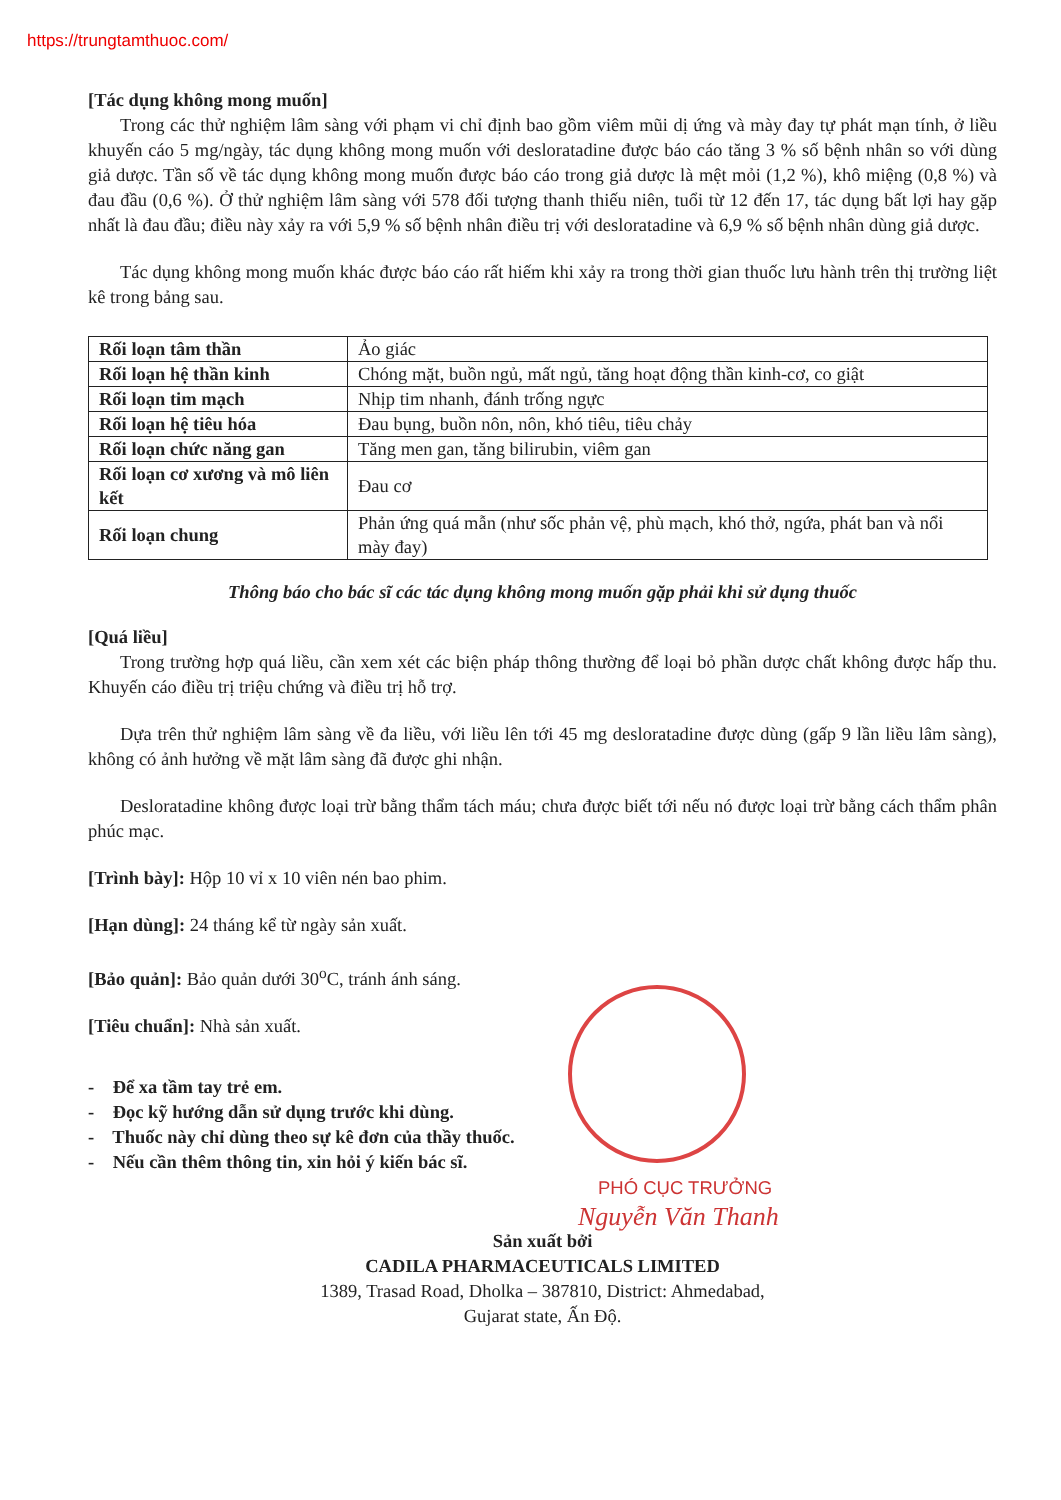https://trungtamthuoc.com/
[Tác dụng không mong muốn]
Trong các thử nghiệm lâm sàng với phạm vi chỉ định bao gồm viêm mũi dị ứng và mày đay tự phát mạn tính, ở liều khuyến cáo 5 mg/ngày, tác dụng không mong muốn với desloratadine được báo cáo tăng 3 % số bệnh nhân so với dùng giả dược. Tần số về tác dụng không mong muốn được báo cáo trong giả dược là mệt mỏi (1,2 %), khô miệng (0,8 %) và đau đầu (0,6 %). Ở thử nghiệm lâm sàng với 578 đối tượng thanh thiếu niên, tuổi từ 12 đến 17, tác dụng bất lợi hay gặp nhất là đau đầu; điều này xảy ra với 5,9 % số bệnh nhân điều trị với desloratadine và 6,9 % số bệnh nhân dùng giả dược.
Tác dụng không mong muốn khác được báo cáo rất hiếm khi xảy ra trong thời gian thuốc lưu hành trên thị trường liệt kê trong bảng sau.
| Rối loạn tâm thần | Ảo giác |
| Rối loạn hệ thần kinh | Chóng mặt, buồn ngủ, mất ngủ, tăng hoạt động thần kinh-cơ, co giật |
| Rối loạn tim mạch | Nhịp tim nhanh, đánh trống ngực |
| Rối loạn hệ tiêu hóa | Đau bụng, buồn nôn, nôn, khó tiêu, tiêu chảy |
| Rối loạn chức năng gan | Tăng men gan, tăng bilirubin, viêm gan |
| Rối loạn cơ xương và mô liên kết | Đau cơ |
| Rối loạn chung | Phản ứng quá mẫn (như sốc phản vệ, phù mạch, khó thở, ngứa, phát ban và nổi mày đay) |
Thông báo cho bác sĩ các tác dụng không mong muốn gặp phải khi sử dụng thuốc
[Quá liều]
Trong trường hợp quá liều, cần xem xét các biện pháp thông thường để loại bỏ phần dược chất không được hấp thu. Khuyến cáo điều trị triệu chứng và điều trị hỗ trợ.
Dựa trên thử nghiệm lâm sàng về đa liều, với liều lên tới 45 mg desloratadine được dùng (gấp 9 lần liều lâm sàng), không có ảnh hưởng về mặt lâm sàng đã được ghi nhận.
Desloratadine không được loại trừ bằng thẩm tách máu; chưa được biết tới nếu nó được loại trừ bằng cách thẩm phân phúc mạc.
[Trình bày]: Hộp 10 vỉ x 10 viên nén bao phim.
[Hạn dùng]: 24 tháng kể từ ngày sản xuất.
[Bảo quản]: Bảo quản dưới 30<sup>o</sup>C, tránh ánh sáng.
[Tiêu chuẩn]: Nhà sản xuất.
- Để xa tầm tay trẻ em.
- Đọc kỹ hướng dẫn sử dụng trước khi dùng.
- Thuốc này chỉ dùng theo sự kê đơn của thầy thuốc.
- Nếu cần thêm thông tin, xin hỏi ý kiến bác sĩ.
PHÓ CỤC TRƯỞNG
Nguyễn Văn Thanh
Sản xuất bởi
CADILA PHARMACEUTICALS LIMITED
1389, Trasad Road, Dholka – 387810, District: Ahmedabad,
Gujarat state, Ấn Độ.